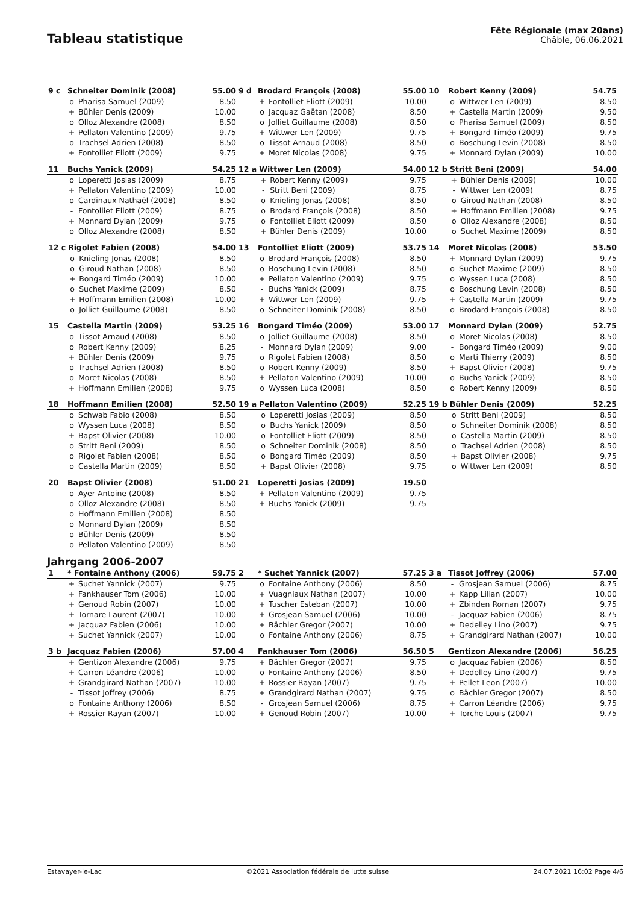Tableau statistique
Fête Régionale (max 20ans)
Châble, 06.06.2021
| 9 c | Schneiter Dominik (2008) | | 55.00 |
| | o | Pharisa Samuel (2009) | 8.50 |
| | + | Bühler Denis (2009) | 10.00 |
| | o | Olloz Alexandre (2008) | 8.50 |
| | + | Pellaton Valentino (2009) | 9.75 |
| | o | Trachsel Adrien (2008) | 8.50 |
| | + | Fontolliet Eliott (2009) | 9.75 |
| 9 d | Brodard François (2008) | | 55.00 |
| | + | Fontolliet Eliott (2009) | 10.00 |
| | o | Jacquaz Gaëtan (2008) | 8.50 |
| | o | Jolliet Guillaume (2008) | 8.50 |
| | + | Wittwer Len (2009) | 9.75 |
| | o | Tissot Arnaud (2008) | 8.50 |
| | + | Moret Nicolas (2008) | 9.75 |
| 10 | Robert Kenny (2009) | | 54.75 |
| | o | Wittwer Len (2009) | 8.50 |
| | + | Castella Martin (2009) | 9.50 |
| | o | Pharisa Samuel (2009) | 8.50 |
| | + | Bongard Timéo (2009) | 9.75 |
| | o | Boschung Levin (2008) | 8.50 |
| | + | Monnard Dylan (2009) | 10.00 |
| 11 | Buchs Yanick (2009) | | 54.25 |
| | o | Loperetti Josias (2009) | 8.75 |
| | + | Pellaton Valentino (2009) | 10.00 |
| | o | Cardinaux Nathaël (2008) | 8.50 |
| | - | Fontolliet Eliott (2009) | 8.75 |
| | + | Monnard Dylan (2009) | 9.75 |
| | o | Olloz Alexandre (2008) | 8.50 |
| 12 a | Wittwer Len (2009) | | 54.00 |
| | + | Robert Kenny (2009) | 9.75 |
| | - | Stritt Beni (2009) | 8.75 |
| | o | Knieling Jonas (2008) | 8.50 |
| | o | Brodard François (2008) | 8.50 |
| | o | Fontolliet Eliott (2009) | 8.50 |
| | + | Bühler Denis (2009) | 10.00 |
| 12 b | Stritt Beni (2009) | | 54.00 |
| | + | Bühler Denis (2009) | 10.00 |
| | - | Wittwer Len (2009) | 8.75 |
| | o | Giroud Nathan (2008) | 8.50 |
| | + | Hoffmann Emilien (2008) | 9.75 |
| | o | Olloz Alexandre (2008) | 8.50 |
| | o | Suchet Maxime (2009) | 8.50 |
| 12 c | Rigolet Fabien (2008) | | 54.00 |
| | o | Knieling Jonas (2008) | 8.50 |
| | o | Giroud Nathan (2008) | 8.50 |
| | + | Bongard Timéo (2009) | 10.00 |
| | o | Suchet Maxime (2009) | 8.50 |
| | + | Hoffmann Emilien (2008) | 10.00 |
| | o | Jolliet Guillaume (2008) | 8.50 |
| 13 | Fontolliet Eliott (2009) | | 53.75 |
| | o | Brodard François (2008) | 8.50 |
| | o | Boschung Levin (2008) | 8.50 |
| | + | Pellaton Valentino (2009) | 9.75 |
| | - | Buchs Yanick (2009) | 8.75 |
| | + | Wittwer Len (2009) | 9.75 |
| | o | Schneiter Dominik (2008) | 8.50 |
| 14 | Moret Nicolas (2008) | | 53.50 |
| | + | Monnard Dylan (2009) | 9.75 |
| | o | Suchet Maxime (2009) | 8.50 |
| | o | Wyssen Luca (2008) | 8.50 |
| | o | Boschung Levin (2008) | 8.50 |
| | + | Castella Martin (2009) | 9.75 |
| | o | Brodard François (2008) | 8.50 |
| 15 | Castella Martin (2009) | | 53.25 |
| | o | Tissot Arnaud (2008) | 8.50 |
| | o | Robert Kenny (2009) | 8.25 |
| | + | Bühler Denis (2009) | 9.75 |
| | o | Trachsel Adrien (2008) | 8.50 |
| | o | Moret Nicolas (2008) | 8.50 |
| | + | Hoffmann Emilien (2008) | 9.75 |
| 16 | Bongard Timéo (2009) | | 53.00 |
| | o | Jolliet Guillaume (2008) | 8.50 |
| | - | Monnard Dylan (2009) | 9.00 |
| | o | Rigolet Fabien (2008) | 8.50 |
| | o | Robert Kenny (2009) | 8.50 |
| | + | Pellaton Valentino (2009) | 10.00 |
| | o | Wyssen Luca (2008) | 8.50 |
| 17 | Monnard Dylan (2009) | | 52.75 |
| | o | Moret Nicolas (2008) | 8.50 |
| | - | Bongard Timéo (2009) | 9.00 |
| | o | Marti Thierry (2009) | 8.50 |
| | + | Bapst Olivier (2008) | 9.75 |
| | o | Buchs Yanick (2009) | 8.50 |
| | o | Robert Kenny (2009) | 8.50 |
| 18 | Hoffmann Emilien (2008) | | 52.50 |
| | o | Schwab Fabio (2008) | 8.50 |
| | o | Wyssen Luca (2008) | 8.50 |
| | + | Bapst Olivier (2008) | 10.00 |
| | o | Stritt Beni (2009) | 8.50 |
| | o | Rigolet Fabien (2008) | 8.50 |
| | o | Castella Martin (2009) | 8.50 |
| 19 a | Pellaton Valentino (2009) | | 52.25 |
| | o | Loperetti Josias (2009) | 8.50 |
| | o | Buchs Yanick (2009) | 8.50 |
| | o | Fontolliet Eliott (2009) | 8.50 |
| | o | Schneiter Dominik (2008) | 8.50 |
| | o | Bongard Timéo (2009) | 8.50 |
| | + | Bapst Olivier (2008) | 9.75 |
| 19 b | Bühler Denis (2009) | | 52.25 |
| | o | Stritt Beni (2009) | 8.50 |
| | o | Schneiter Dominik (2008) | 8.50 |
| | o | Castella Martin (2009) | 8.50 |
| | o | Trachsel Adrien (2008) | 8.50 |
| | + | Bapst Olivier (2008) | 9.75 |
| | o | Wittwer Len (2009) | 8.50 |
| 20 | Bapst Olivier (2008) | | 51.00 |
| | o | Ayer Antoine (2008) | 8.50 |
| | o | Olloz Alexandre (2008) | 8.50 |
| | o | Hoffmann Emilien (2008) | 8.50 |
| | o | Monnard Dylan (2009) | 8.50 |
| | o | Bühler Denis (2009) | 8.50 |
| | o | Pellaton Valentino (2009) | 8.50 |
| 21 | Loperetti Josias (2009) | | 19.50 |
| | + | Pellaton Valentino (2009) | 9.75 |
| | + | Buchs Yanick (2009) | 9.75 |
Jahrgang 2006-2007
| 1 | * Fontaine Anthony (2006) | | 59.75 |
| | + | Suchet Yannick (2007) | 9.75 |
| | + | Fankhauser Tom (2006) | 10.00 |
| | + | Genoud Robin (2007) | 10.00 |
| | + | Tornare Laurent (2007) | 10.00 |
| | + | Jacquaz Fabien (2006) | 10.00 |
| | + | Suchet Yannick (2007) | 10.00 |
| 2 | * Suchet Yannick (2007) | | 57.25 |
| | o | Fontaine Anthony (2006) | 8.50 |
| | + | Vuagniaux Nathan (2007) | 10.00 |
| | + | Tuscher Esteban (2007) | 10.00 |
| | + | Grosjean Samuel (2006) | 10.00 |
| | + | Bächler Gregor (2007) | 10.00 |
| | o | Fontaine Anthony (2006) | 8.75 |
| 3 a | Tissot Joffrey (2006) | | 57.00 |
| | - | Grosjean Samuel (2006) | 8.75 |
| | + | Kapp Lilian (2007) | 10.00 |
| | + | Zbinden Roman (2007) | 9.75 |
| | - | Jacquaz Fabien (2006) | 8.75 |
| | + | Dedelley Lino (2007) | 9.75 |
| | + | Grandgirard Nathan (2007) | 10.00 |
| 3 b | Jacquaz Fabien (2006) | | 57.00 |
| | + | Gentizon Alexandre (2006) | 9.75 |
| | + | Carron Léandre (2006) | 10.00 |
| | + | Grandgirard Nathan (2007) | 10.00 |
| | - | Tissot Joffrey (2006) | 8.75 |
| | o | Fontaine Anthony (2006) | 8.50 |
| | + | Rossier Rayan (2007) | 10.00 |
| 4 | Fankhauser Tom (2006) | | 56.50 |
| | + | Bächler Gregor (2007) | 9.75 |
| | o | Fontaine Anthony (2006) | 8.50 |
| | + | Rossier Rayan (2007) | 9.75 |
| | + | Grandgirard Nathan (2007) | 9.75 |
| | - | Grosjean Samuel (2006) | 8.75 |
| | + | Genoud Robin (2007) | 10.00 |
| 5 | Gentizon Alexandre (2006) | | 56.25 |
| | o | Jacquaz Fabien (2006) | 8.50 |
| | + | Dedelley Lino (2007) | 9.75 |
| | + | Pellet Leon (2007) | 10.00 |
| | o | Bächler Gregor (2007) | 8.50 |
| | + | Carron Léandre (2006) | 9.75 |
| | + | Torche Louis (2007) | 9.75 |
Estavayer-le-Lac ©2021 Association fédérale de lutte suisse 24.07.2021 16:02 Page 4/6